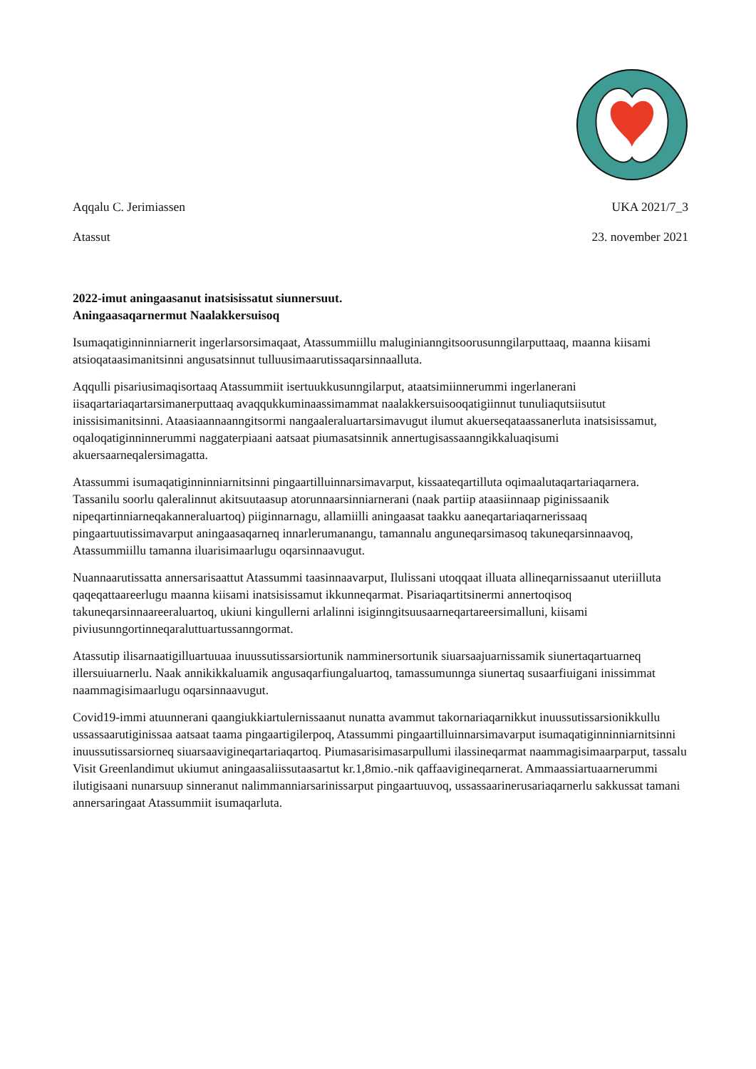Aqqalu C. Jerimiassen UKA 2021/7_3
Atassut 23. november 2021
2022-imut aningaasanut inatsisissatut siunnersuut.
Aningaasaqarnermut Naalakkersuisoq
Isumaqatiginninniarnerit ingerlarsorsimaqaat, Atassummiillu maluginianngitsoorusunngilarputtaaq, maanna kiisami atsioqataasimanitsinni angusatsinnut tulluusimaarutissaqarsinnaalluta.
Aqqulli pisariusimaqisortaaq Atassummiit isertuukkusunngilarput, ataatsimiinnerummi ingerlanerani iisaqartariaqartarsimanerputtaaq avaqqukkuminaassimammat naalakkersuisooqatigiinnut tunuliaqutsiisutut inissisimanitsinni. Ataasiaannaanngitsormi nangaaleraluartarsimavugut ilumut akuerseqataassanerluta inatsisissamut, oqaloqatiginninnerummi naggaterpiaani aatsaat piumasatsinnik annertugisassaanngikkaluaqisumi akuersaarneqalersimagatta.
Atassummi isumaqatiginninniarnitsinni pingaartilluinnarsimavarput, kissaateqartilluta oqimaalutaqartariaqarnera. Tassanilu soorlu qaleralinnut akitsuutaasup atorunnaarsinniarnerani (naak partiip ataasiinnaap piginissaanik nipeqartinniarneqakanneraluartoq) piiginnarnagu, allamiilli aningaasat taakku aaneqartariaqarnerissaaq pingaartuutissimavarput aningaasaqarneq innarlerumanangu, tamannalu anguneqarsimasoq takuneqarsinnaavoq, Atassummiillu tamanna iluarisimaarlugu oqarsinnaavugut.
Nuannaarutissatta annersarisaattut Atassummi taasinnaavarput, Ilulissani utoqqaat illuata allineqarnissaanut uteriilluta qaqeqattaareerlugu maanna kiisami inatsisissamut ikkunneqarmat. Pisariaqartitsinermi annertoqisoq takuneqarsinnaareeraluartoq, ukiuni kingullerni arlalinni isiginngitsuusaarneqartareersimalluni, kiisami piviusunngortinneqaraluttuartussanngormat.
Atassutip ilisarnaatigilluartuuaa inuussutissarsiortunik namminersortunik siuarsaajuarnissamik siunertaqartuarneq illersuiuarnerlu. Naak annikikkaluamik angusaqarfiungaluartoq, tamassumunnga siunertaq susaarfiuigani inissimmat naammagisimaarlugu oqarsinnaavugut.
Covid19-immi atuunnerani qaangiukkiartulernissaanut nunatta avammut takornariaqarnikkut inuussutissarsionikkullu ussassaarutiginissaa aatsaat taama pingaartigilerpoq, Atassummi pingaartilluinnarsimavarput isumaqatiginninniarnitsinni inuussutissarsiorneq siuarsaavigineqartariaqartoq. Piumasarisimasarpullumi ilassineqarmat naammagisimaarparput, tassalu Visit Greenlandimut ukiumut aningaasaliissutaasartut kr.1,8mio.-nik qaffaavigineqarnerat. Ammaassiartuaarnerummi ilutigisaani nunarsuup sinneranut nalimmanniarsarinissarput pingaartuuvoq, ussassaarinerusariaqarnerlu sakkussat tamani annersaringaat Atassummiit isumaqarluta.